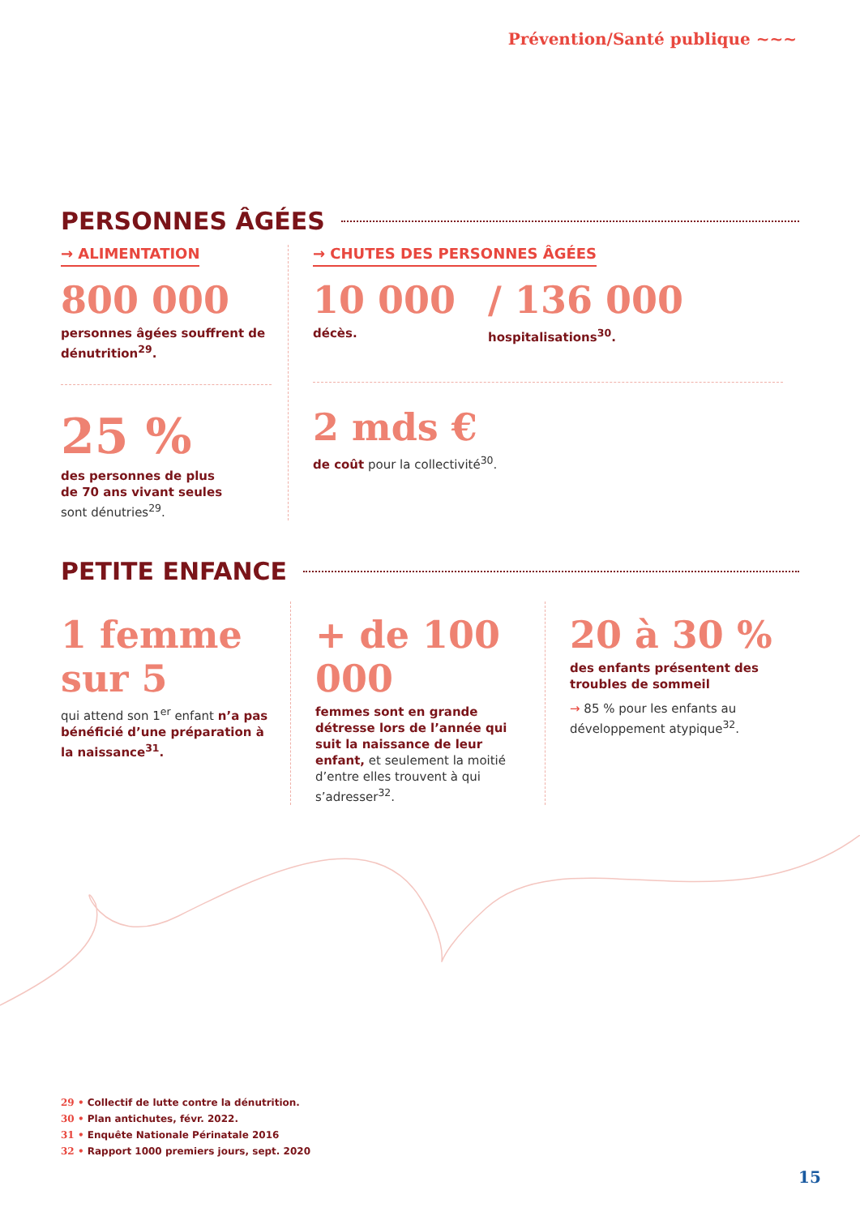Prévention/Santé publique ~~~
PERSONNES ÂGÉES
→ ALIMENTATION
800 000
personnes âgées souffrent de dénutrition<sup>29</sup>.
25 %
des personnes de plus
de 70 ans vivant seules
sont dénutries<sup>29</sup>.
→ CHUTES DES PERSONNES ÂGÉES
10 000
décès.
/ 136 000
hospitalisations<sup>30</sup>.
2 mds €
de coût pour la collectivité<sup>30</sup>.
PETITE ENFANCE
1 femme sur 5
qui attend son 1<sup>er</sup> enfant n’a pas bénéficié d’une préparation à la naissance<sup>31</sup>.
+ de 100 000
femmes sont en grande détresse lors de l’année qui suit la naissance de leur enfant, et seulement la moitié d’entre elles trouvent à qui s’adresser<sup>32</sup>.
20 à 30 %
des enfants présentent des troubles de sommeil
→ 85 % pour les enfants au développement atypique<sup>32</sup>.
29 • Collectif de lutte contre la dénutrition.
30 • Plan antichutes, févr. 2022.
31 • Enquête Nationale Périnatale 2016
32 • Rapport 1000 premiers jours, sept. 2020
15